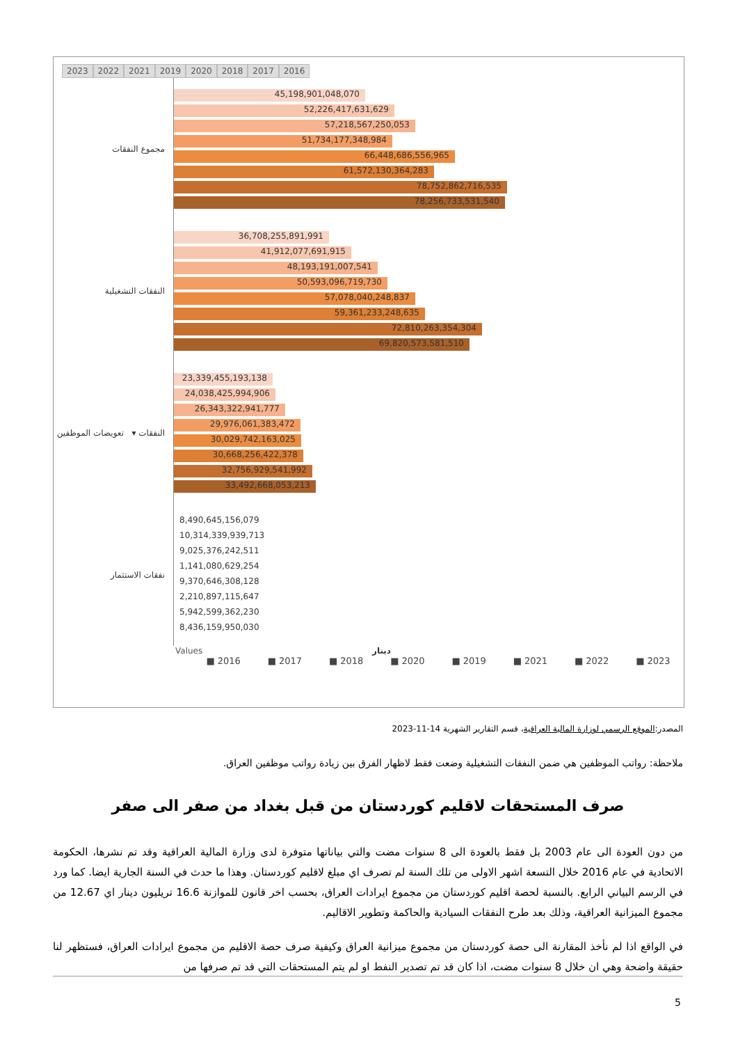2023 2022 2021 2019 2020 2018 2017 2016
مجموع النفقات
45,198,901,048,070
52,226,417,631,629
57,218,567,250,053
51,734,177,348,984
66,448,686,556,965
61,572,130,364,283
78,752,862,716,535
78,256,733,531,540
النفقات التشغيلية
36,708,255,891,991
41,912,077,691,915
48,193,191,007,541
50,593,096,719,730
57,078,040,248,837
59,361,233,248,635
72,810,263,354,304
69,820,573,581,510
النفقات ▾ تعويضات الموظفين
23,339,455,193,138
24,038,425,994,906
26,343,322,941,777
29,976,061,383,472
30,029,742,163,025
30,668,256,422,378
32,756,929,541,992
33,492,668,053,213
نفقات الاستثمار
8,490,645,156,079
10,314,339,939,713
9,025,376,242,511
1,141,080,629,254
9,370,646,308,128
2,210,897,115,647
5,942,599,362,230
8,436,159,950,030
Values دينار
■ 2016 ■ 2017 ■ 2018 ■ 2020 ■ 2019 ■ 2021 ■ 2022 ■ 2023
المصدر:الموقع الرسمي لوزارة المالية العراقية، قسم التقارير الشهرية 14-11-2023
ملاحظة: رواتب الموظفين هي ضمن النفقات التشغيلية وضعت فقط لاظهار الفرق بين زيادة رواتب موظفين العراق.
صرف المستحقات لاقليم كوردستان من قبل بغداد من صفر الى صفر
من دون العودة الى عام 2003 بل فقط بالعودة الى 8 سنوات مضت والتي بياناتها متوفرة لدى وزارة المالية العراقية وقد تم نشرها، الحكومة الاتحادية في عام 2016 خلال التسعة اشهر الاولى من تلك السنة لم تصرف اي مبلغ لاقليم كوردستان. وهذا ما حدث في السنة الجارية ايضا. كما ورد في الرسم البياني الرابع. بالنسبة لحصة اقليم كوردستان من مجموع ايرادات العراق، بحسب اخر قانون للموازنة 16.6 تريليون دينار اي 12.67 من مجموع الميزانية العراقية، وذلك بعد طرح النفقات السيادية والحاكمة وتطوير الاقاليم.
في الواقع اذا لم نأخذ المقارنة الى حصة كوردستان من مجموع ميزانية العراق وكيفية صرف حصة الاقليم من مجموع ايرادات العراق، فستظهر لنا حقيقة واضحة وهي ان خلال 8 سنوات مضت، اذا كان قد تم تصدير النفط او لم يتم المستحقات التي قد تم صرفها من
5